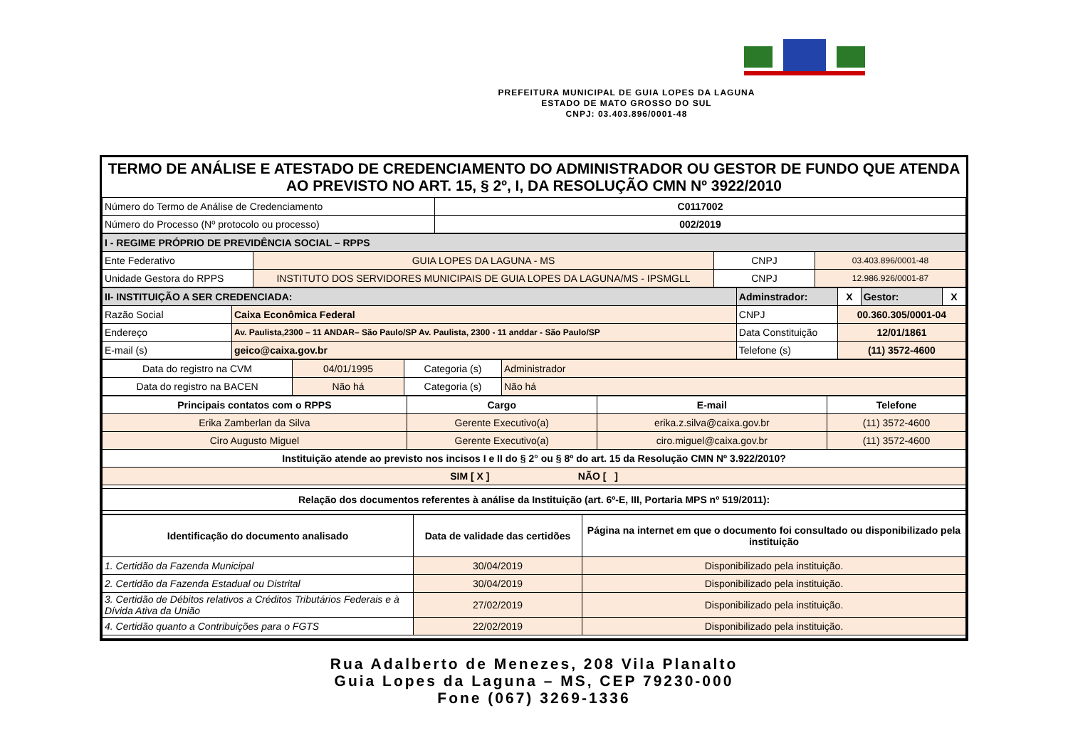PREFEITURA MUNICIPAL DE GUIA LOPES DA LAGUNA
ESTADO DE MATO GROSSO DO SUL
CNPJ: 03.403.896/0001-48
TERMO DE ANÁLISE E ATESTADO DE CREDENCIAMENTO DO ADMINISTRADOR OU GESTOR DE FUNDO QUE ATENDA AO PREVISTO NO ART. 15, § 2º, I, DA RESOLUÇÃO CMN Nº 3922/2010
| Número do Termo de Análise de Credenciamento | C0117002 |
| Número do Processo (Nº protocolo ou processo) | 002/2019 |
| I - REGIME PRÓPRIO DE PREVIDÊNCIA SOCIAL – RPPS | | | |
| Ente Federativo | GUIA LOPES DA LAGUNA - MS | CNPJ | 03.403.896/0001-48 |
| Unidade Gestora do RPPS | INSTITUTO DOS SERVIDORES MUNICIPAIS DE GUIA LOPES DA LAGUNA/MS - IPSMGLL | CNPJ | 12.986.926/0001-87 |
| II- INSTITUIÇÃO A SER CREDENCIADA: | | Adminstrador: | X | Gestor: | X |
| Razão Social | Caixa Econômica Federal | CNPJ | 00.360.305/0001-04 | | |
| Endereço | Av. Paulista,2300 – 11 ANDAR– São Paulo/SP Av. Paulista, 2300 - 11 anddar - São Paulo/SP | Data Constituição | 12/01/1861 | | |
| E-mail (s) | geico@caixa.gov.br | Telefone (s) | (11) 3572-4600 | | |
| Data do registro na CVM | 04/01/1995 | Categoria (s) | Administrador |
| Data do registro na BACEN | Não há | Categoria (s) | Não há |
| Principais contatos com o RPPS | Cargo | E-mail | Telefone |
| --- | --- | --- | --- |
| Erika Zamberlan da Silva | Gerente Executivo(a) | erika.z.silva@caixa.gov.br | (11) 3572-4600 |
| Ciro Augusto Miguel | Gerente Executivo(a) | ciro.miguel@caixa.gov.br | (11) 3572-4600 |
| Instituição atende ao previsto nos incisos I e II do § 2° ou § 8º do art. 15 da Resolução CMN Nº 3.922/2010? | | | |
| SIM [ X ] NÃO [ ] | | | |
| Relação dos documentos referentes à análise da Instituição (art. 6º-E, III, Portaria MPS nº 519/2011): | | | |
| Identificação do documento analisado | Data de validade das certidões | Página na internet em que o documento foi consultado ou disponibilizado pela instituição |
| --- | --- | --- |
| 1. Certidão da Fazenda Municipal | 30/04/2019 | Disponibilizado pela instituição. |
| 2. Certidão da Fazenda Estadual ou Distrital | 30/04/2019 | Disponibilizado pela instituição. |
| 3. Certidão de Débitos relativos a Créditos Tributários Federais e à Dívida Ativa da União | 27/02/2019 | Disponibilizado pela instituição. |
| 4. Certidão quanto a Contribuições para o FGTS | 22/02/2019 | Disponibilizado pela instituição. |
Rua Adalberto de Menezes, 208 Vila Planalto
Guia Lopes da Laguna – MS, CEP 79230-000
Fone (067) 3269-1336